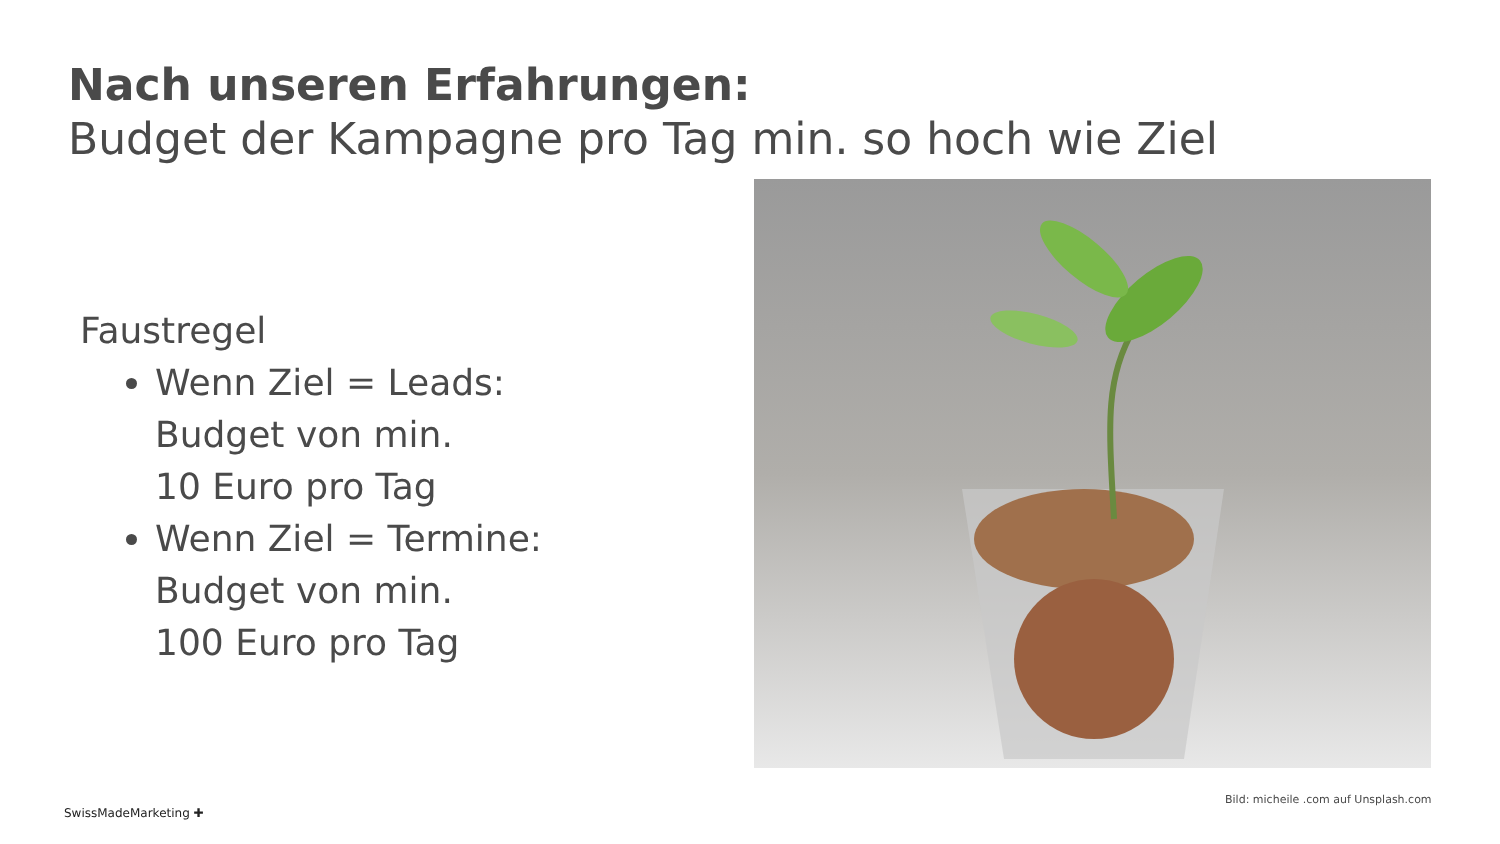Nach unseren Erfahrungen:
Budget der Kampagne pro Tag min. so hoch wie Ziel
Faustregel
Wenn Ziel = Leads:
Budget von min.
10 Euro pro Tag
Wenn Ziel = Termine:
Budget von min.
100 Euro pro Tag
Bild: micheile .com auf Unsplash.com
SwissMadeMarketing ✚